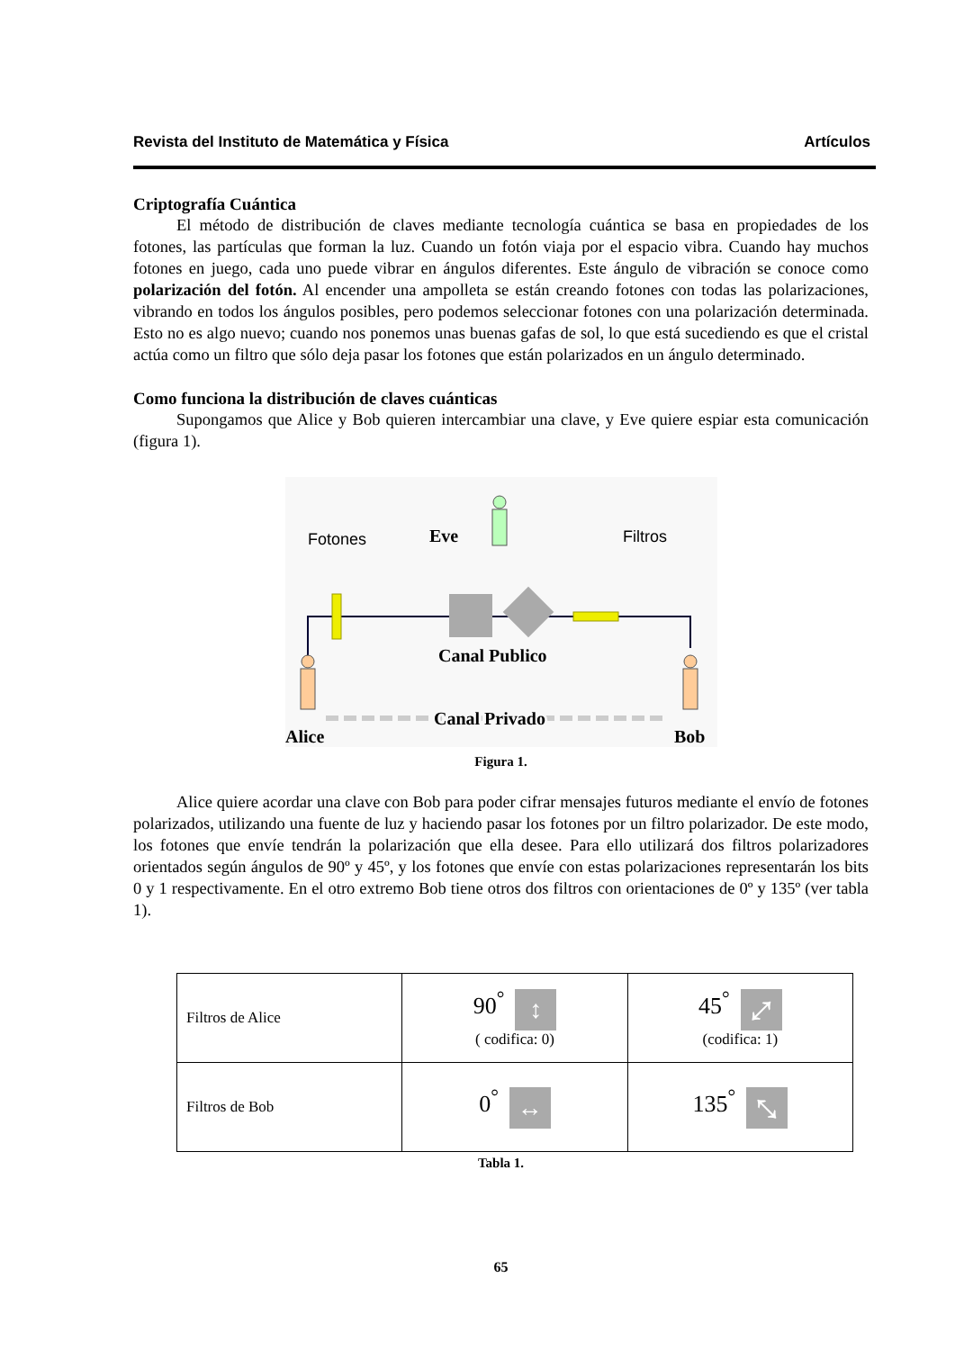Revista del Instituto de Matemática y Física Artículos
Criptografía Cuántica
El método de distribución de claves mediante tecnología cuántica se basa en propiedades de los fotones, las partículas que forman la luz. Cuando un fotón viaja por el espacio vibra. Cuando hay muchos fotones en juego, cada uno puede vibrar en ángulos diferentes. Este ángulo de vibración se conoce como polarización del fotón. Al encender una ampolleta se están creando fotones con todas las polarizaciones, vibrando en todos los ángulos posibles, pero podemos seleccionar fotones con una polarización determinada. Esto no es algo nuevo; cuando nos ponemos unas buenas gafas de sol, lo que está sucediendo es que el cristal actúa como un filtro que sólo deja pasar los fotones que están polarizados en un ángulo determinado.
Como funciona la distribución de claves cuánticas
Supongamos que Alice y Bob quieren intercambiar una clave, y Eve quiere espiar esta comunicación (figura 1).
Fotones
Eve
Filtros
Canal Publico
Canal Privado
Alice
Bob
Figura 1.
Alice quiere acordar una clave con Bob para poder cifrar mensajes futuros mediante el envío de fotones polarizados, utilizando una fuente de luz y haciendo pasar los fotones por un filtro polarizador. De este modo, los fotones que envíe tendrán la polarización que ella desee. Para ello utilizará dos filtros polarizadores orientados según ángulos de 90º y 45º, y los fotones que envíe con estas polarizaciones representarán los bits 0 y 1 respectivamente. En el otro extremo Bob tiene otros dos filtros con orientaciones de 0º y 135º (ver tabla 1).
| Filtros de Alice | 90<sup>°</sup> ↕ ( codifica: 0) | 45<sup>°</sup> ⤢ (codifica: 1) |
| Filtros de Bob | 0<sup>°</sup> ↔ | 135<sup>°</sup> ⤡ |
Tabla 1.
65